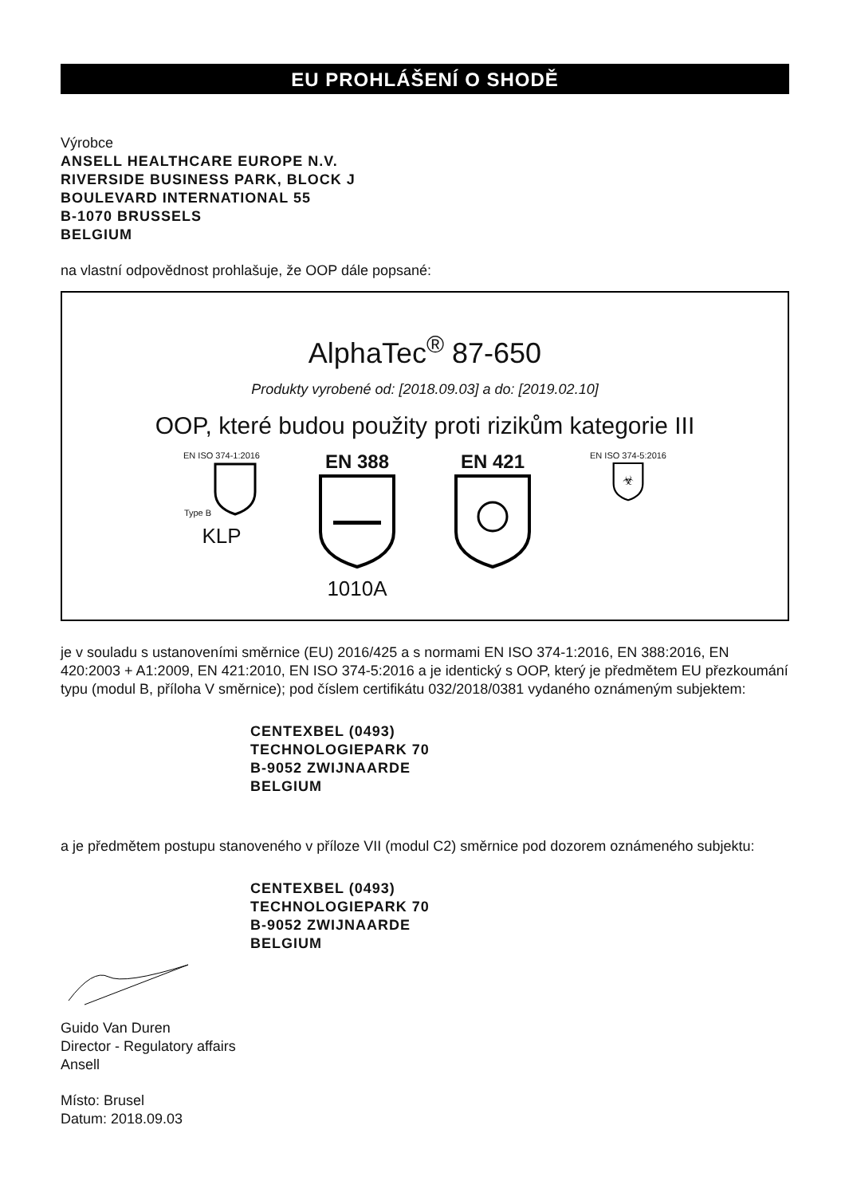EU PROHLÁŠENÍ O SHODĚ
Výrobce
ANSELL HEALTHCARE EUROPE N.V.
RIVERSIDE BUSINESS PARK, BLOCK J
BOULEVARD INTERNATIONAL 55
B-1070 BRUSSELS
BELGIUM
na vlastní odpovědnost prohlašuje, že OOP dále popsané:
AlphaTec<sup>®</sup> 87-650
Produkty vyrobené od: [2018.09.03] a do: [2019.02.10]
OOP, které budou použity proti rizikům kategorie III
EN ISO 374-1:2016
Type B
KLP
EN 388
1010A
EN 421
EN ISO 374-5:2016
☣
je v souladu s ustanoveními směrnice (EU) 2016/425 a s normami EN ISO 374-1:2016, EN 388:2016, EN 420:2003 + A1:2009, EN 421:2010, EN ISO 374-5:2016 a je identický s OOP, který je předmětem EU přezkoumání typu (modul B, příloha V směrnice); pod číslem certifikátu 032/2018/0381 vydaného oznámeným subjektem:
CENTEXBEL (0493)
TECHNOLOGIEPARK 70
B-9052 ZWIJNAARDE
BELGIUM
a je předmětem postupu stanoveného v příloze VII (modul C2) směrnice pod dozorem oznámeného subjektu:
CENTEXBEL (0493)
TECHNOLOGIEPARK 70
B-9052 ZWIJNAARDE
BELGIUM
Guido Van Duren
Director - Regulatory affairs
Ansell
Místo: Brusel
Datum: 2018.09.03